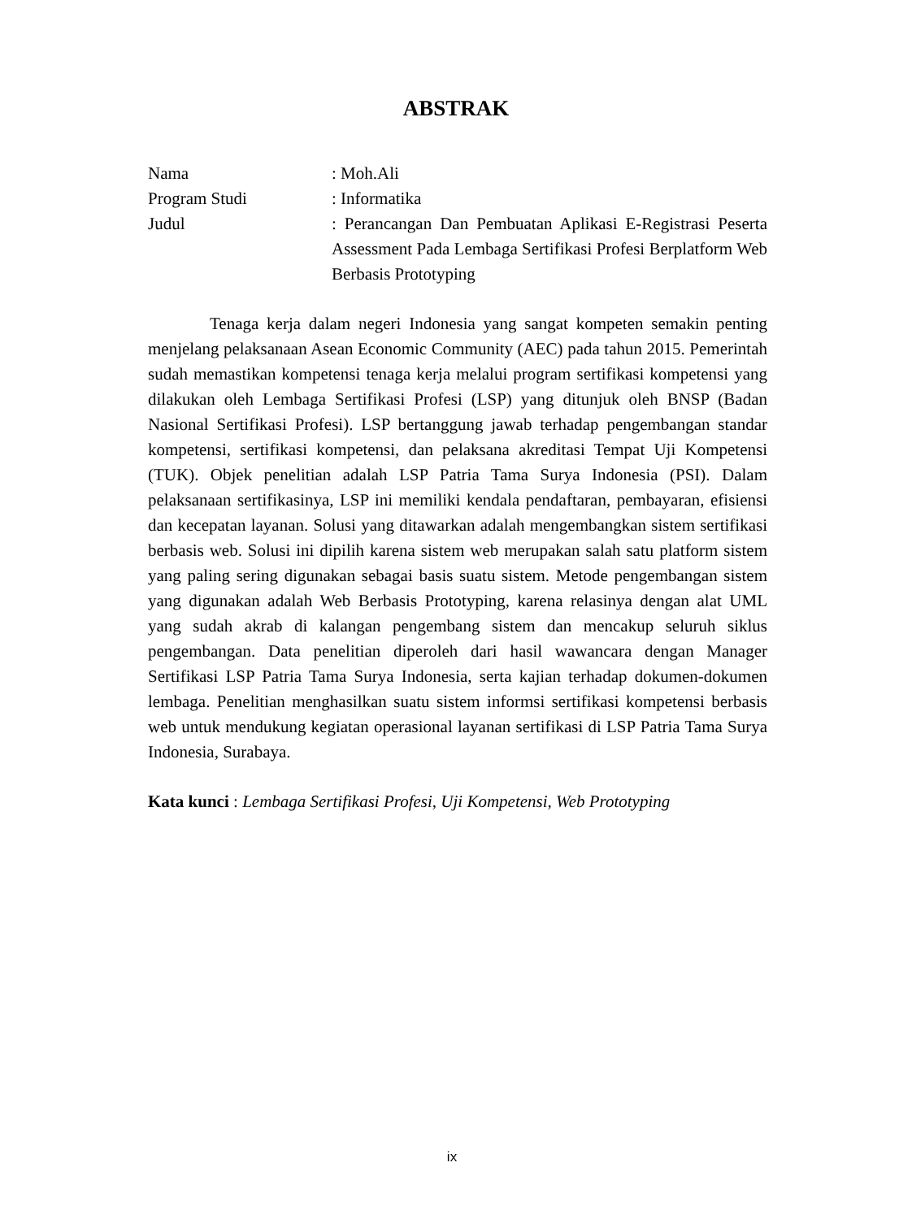ABSTRAK
| Nama | : Moh.Ali |
| Program Studi | : Informatika |
| Judul | : Perancangan Dan Pembuatan Aplikasi E-Registrasi Peserta Assessment Pada Lembaga Sertifikasi Profesi Berplatform Web Berbasis Prototyping |
Tenaga kerja dalam negeri Indonesia yang sangat kompeten semakin penting menjelang pelaksanaan Asean Economic Community (AEC) pada tahun 2015. Pemerintah sudah memastikan kompetensi tenaga kerja melalui program sertifikasi kompetensi yang dilakukan oleh Lembaga Sertifikasi Profesi (LSP) yang ditunjuk oleh BNSP (Badan Nasional Sertifikasi Profesi). LSP bertanggung jawab terhadap pengembangan standar kompetensi, sertifikasi kompetensi, dan pelaksana akreditasi Tempat Uji Kompetensi (TUK). Objek penelitian adalah LSP Patria Tama Surya Indonesia (PSI). Dalam pelaksanaan sertifikasinya, LSP ini memiliki kendala pendaftaran, pembayaran, efisiensi dan kecepatan layanan. Solusi yang ditawarkan adalah mengembangkan sistem sertifikasi berbasis web. Solusi ini dipilih karena sistem web merupakan salah satu platform sistem yang paling sering digunakan sebagai basis suatu sistem. Metode pengembangan sistem yang digunakan adalah Web Berbasis Prototyping, karena relasinya dengan alat UML yang sudah akrab di kalangan pengembang sistem dan mencakup seluruh siklus pengembangan. Data penelitian diperoleh dari hasil wawancara dengan Manager Sertifikasi LSP Patria Tama Surya Indonesia, serta kajian terhadap dokumen-dokumen lembaga. Penelitian menghasilkan suatu sistem informsi sertifikasi kompetensi berbasis web untuk mendukung kegiatan operasional layanan sertifikasi di LSP Patria Tama Surya Indonesia, Surabaya.
Kata kunci : Lembaga Sertifikasi Profesi, Uji Kompetensi, Web Prototyping
ix